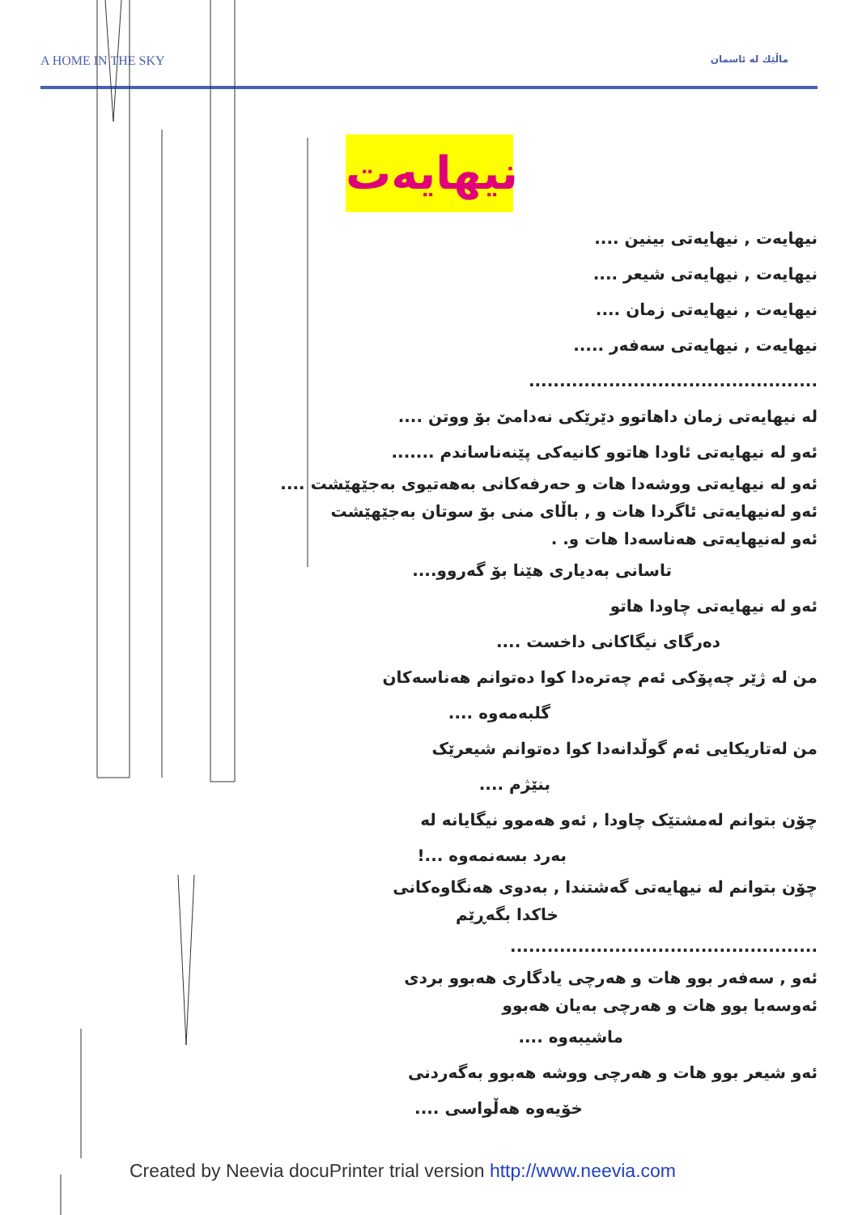A HOME IN THE SKY ماڵێك له ئاسمان
نیهایەت
نیهایەت , نیهایەتی بینین ....
نیهایەت , نیهایەتی شیعر ....
نیهایەت , نیهایەتی زمان ....
نیهایەت , نیهایەتی سەفەر .....
...............................................
لە نیهایەتی زمان داهاتوو دێرێکی نەدامێ بۆ ووتن ....
ئەو لە نیهایەتی ئاودا هاتوو کانیەکی پێنەناساندم .......
ئەو لە نیهایەتی ووشەدا هات و حەرفەکانی بەهەتیوی بەجێهێشت ....
ئەو لەنیهایەتی ئاگردا هات و , باڵای منی بۆ سوتان بەجێهێشت
ئەو لەنیهایەتی هەناسەدا هات و. .
تاسانی بەدیاری هێنا بۆ گەروو....
ئەو لە نیهایەتی چاودا هاتو
دەرگای نیگاکانی داخست ....
من لە ژێر چەپۆکی ئەم چەترەدا کوا دەتوانم هەناسەکان
گلبەمەوە ....
من لەتاریکایی ئەم گوڵدانەدا کوا دەتوانم شیعرێک
بنێژم ....
چۆن بتوانم لەمشتێک چاودا , ئەو هەموو نیگایانە لە
بەرد بسەنمەوە ...!
چۆن بتوانم لە نیهایەتی گەشتندا , بەدوی هەنگاوەکانی
خاکدا بگەڕێم
..................................................
ئەو , سەفەر بوو هات و هەرچی یادگاری هەبوو بردی
ئەوسەبا بوو هات و هەرچی بەیان هەبوو
ماشیبەوە ....
ئەو شیعر بوو هات و هەرچی ووشە هەبوو بەگەردنی
خۆیەوە هەڵواسی ....
Created by Neevia docuPrinter trial version http://www.neevia.com